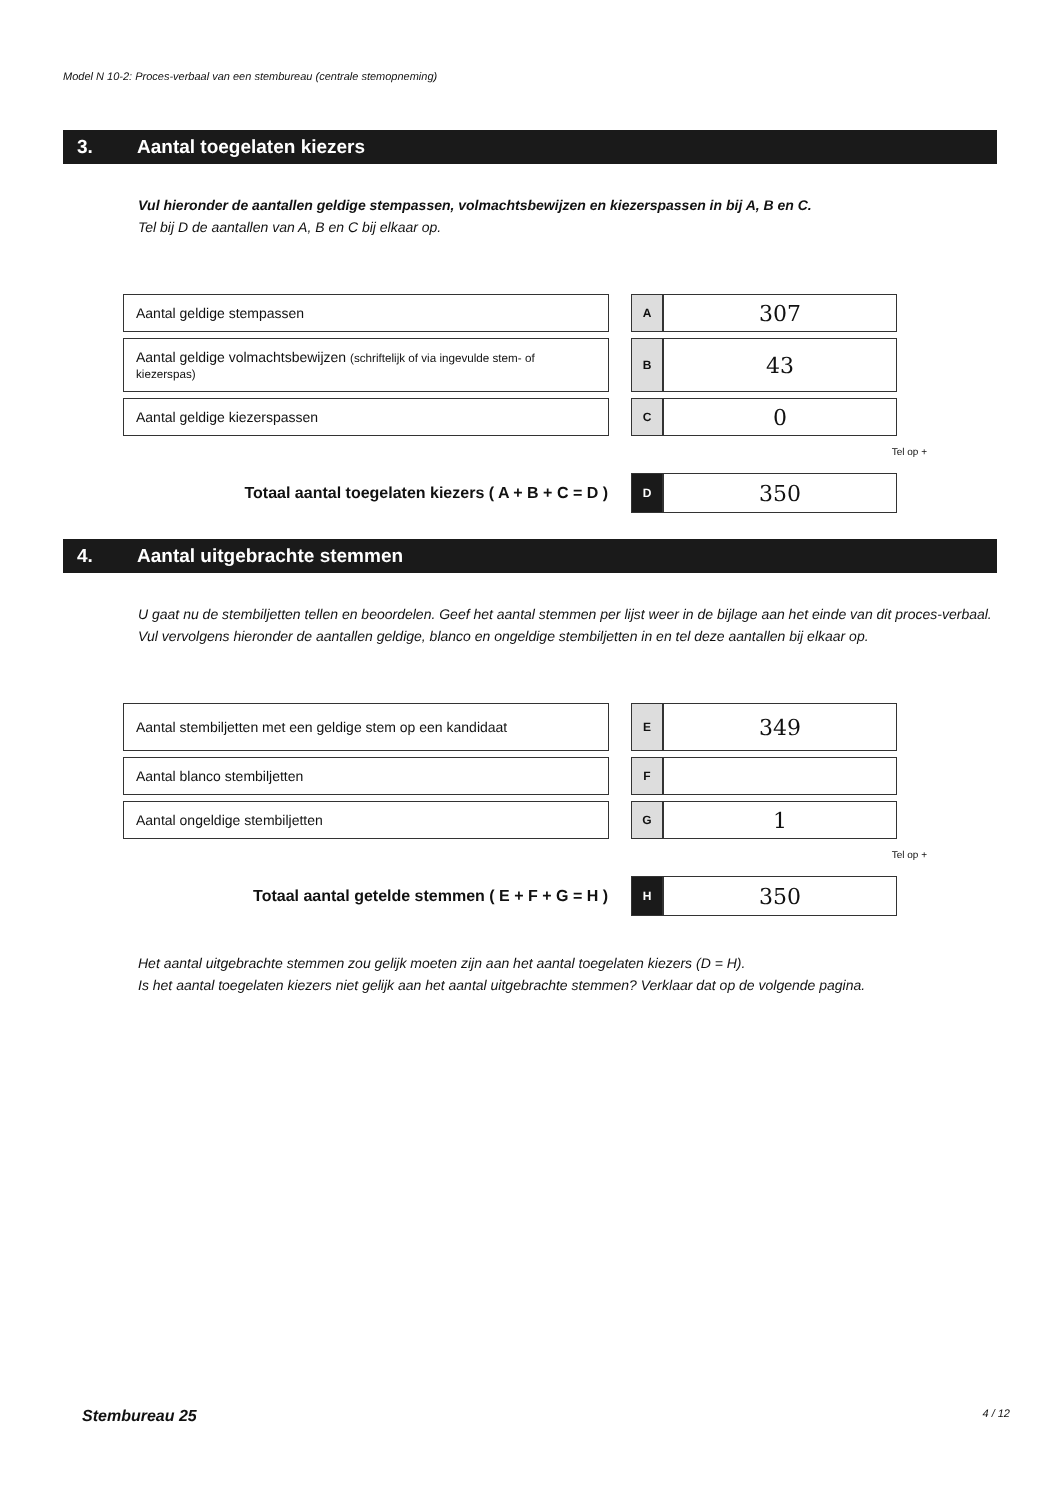Model N 10-2: Proces-verbaal van een stembureau (centrale stemopneming)
3. Aantal toegelaten kiezers
Vul hieronder de aantallen geldige stempassen, volmachtsbewijzen en kiezerspassen in bij A, B en C.
Tel bij D de aantallen van A, B en C bij elkaar op.
| Aantal geldige stempassen | | A | 307 |
| Aantal geldige volmachtsbewijzen (schriftelijk of via ingevulde stem- of kiezerspas) | | B | 43 |
| Aantal geldige kiezerspassen | | C | 0 |
Tel op +
| Totaal aantal toegelaten kiezers ( A + B + C = D ) | | D | 350 |
4. Aantal uitgebrachte stemmen
U gaat nu de stembiljetten tellen en beoordelen. Geef het aantal stemmen per lijst weer in de bijlage aan het einde van dit proces-verbaal.
Vul vervolgens hieronder de aantallen geldige, blanco en ongeldige stembiljetten in en tel deze aantallen bij elkaar op.
| Aantal stembiljetten met een geldige stem op een kandidaat | | E | 349 |
| Aantal blanco stembiljetten | | F | |
| Aantal ongeldige stembiljetten | | G | 1 |
Tel op +
| Totaal aantal getelde stemmen ( E + F + G = H ) | | H | 350 |
Het aantal uitgebrachte stemmen zou gelijk moeten zijn aan het aantal toegelaten kiezers (D = H).
Is het aantal toegelaten kiezers niet gelijk aan het aantal uitgebrachte stemmen? Verklaar dat op de volgende pagina.
Stembureau 25 4 / 12